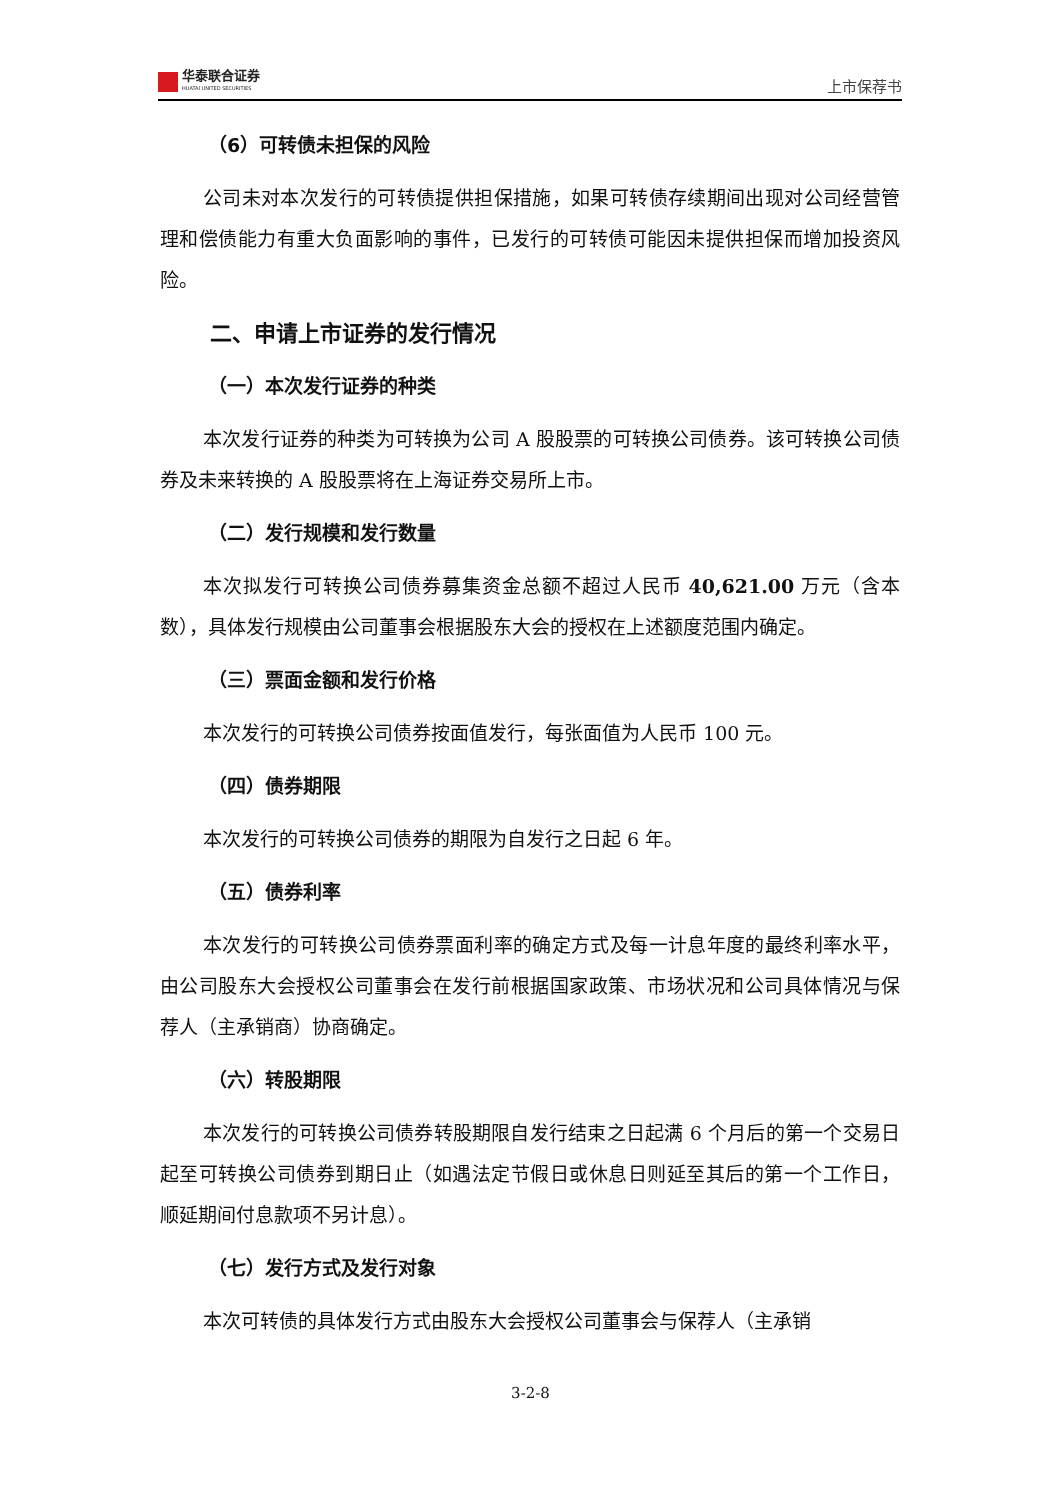华泰联合证券
HUATAI UNITED SECURITIES
上市保荐书
（6）可转债未担保的风险
公司未对本次发行的可转债提供担保措施，如果可转债存续期间出现对公司经营管理和偿债能力有重大负面影响的事件，已发行的可转债可能因未提供担保而增加投资风险。
二、申请上市证券的发行情况
（一）本次发行证券的种类
本次发行证券的种类为可转换为公司 A 股股票的可转换公司债券。该可转换公司债券及未来转换的 A 股股票将在上海证券交易所上市。
（二）发行规模和发行数量
本次拟发行可转换公司债券募集资金总额不超过人民币 40,621.00 万元（含本数），具体发行规模由公司董事会根据股东大会的授权在上述额度范围内确定。
（三）票面金额和发行价格
本次发行的可转换公司债券按面值发行，每张面值为人民币 100 元。
（四）债券期限
本次发行的可转换公司债券的期限为自发行之日起 6 年。
（五）债券利率
本次发行的可转换公司债券票面利率的确定方式及每一计息年度的最终利率水平，由公司股东大会授权公司董事会在发行前根据国家政策、市场状况和公司具体情况与保荐人（主承销商）协商确定。
（六）转股期限
本次发行的可转换公司债券转股期限自发行结束之日起满 6 个月后的第一个交易日起至可转换公司债券到期日止（如遇法定节假日或休息日则延至其后的第一个工作日，顺延期间付息款项不另计息）。
（七）发行方式及发行对象
本次可转债的具体发行方式由股东大会授权公司董事会与保荐人（主承销
3-2-8